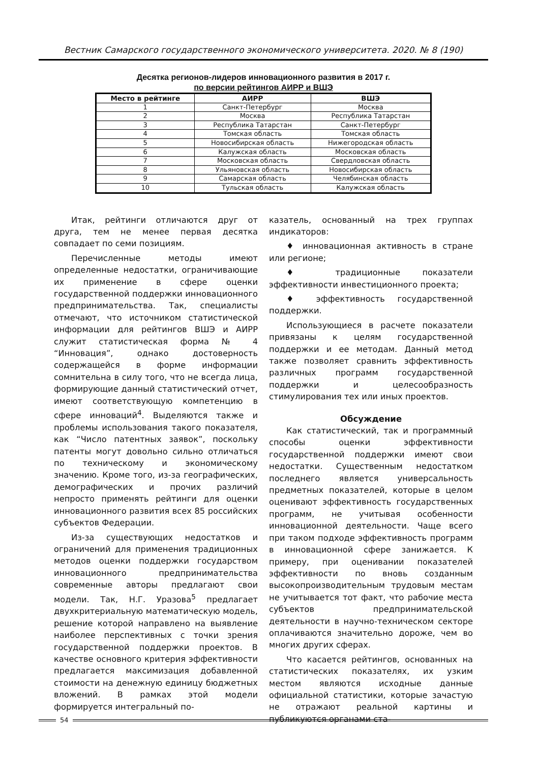Вестник Самарского государственного экономического университета. 2020. № 8 (190)
Десятка регионов-лидеров инновационного развития в 2017 г.
по версии рейтингов АИРР и ВШЭ
| Место в рейтинге | АИРР | ВШЭ |
| --- | --- | --- |
| 1 | Санкт-Петербург | Москва |
| 2 | Москва | Республика Татарстан |
| 3 | Республика Татарстан | Санкт-Петербург |
| 4 | Томская область | Томская область |
| 5 | Новосибирская область | Нижегородская область |
| 6 | Калужская область | Московская область |
| 7 | Московская область | Свердловская область |
| 8 | Ульяновская область | Новосибирская область |
| 9 | Самарская область | Челябинская область |
| 10 | Тульская область | Калужская область |
Итак, рейтинги отличаются друг от друга, тем не менее первая десятка совпадает по семи позициям.
Перечисленные методы имеют определенные недостатки, ограничивающие их применение в сфере оценки государственной поддержки инновационного предпринимательства. Так, специалисты отмечают, что источником статистической информации для рейтингов ВШЭ и АИРР служит статистическая форма № 4 “Инновация”, однако достоверность содержащейся в форме информации сомнительна в силу того, что не всегда лица, формирующие данный статистический отчет, имеют соответствующую компетенцию в сфере инноваций<sup>4</sup>. Выделяются также и проблемы использования такого показателя, как “Число патентных заявок”, поскольку патенты могут довольно сильно отличаться по техническому и экономическому значению. Кроме того, из-за географических, демографических и прочих различий непросто применять рейтинги для оценки инновационного развития всех 85 российских субъектов Федерации.
Из-за существующих недостатков и ограничений для применения традиционных методов оценки поддержки государством инновационного предпринимательства современные авторы предлагают свои модели. Так, Н.Г. Уразова<sup>5</sup> предлагает двухкритериальную математическую модель, решение которой направлено на выявление наиболее перспективных с точки зрения государственной поддержки проектов. В качестве основного критерия эффективности предлагается максимизация добавленной стоимости на денежную единицу бюджетных вложений. В рамках этой модели формируется интегральный по-
казатель, основанный на трех группах индикаторов:
♦ инновационная активность в стране или регионе;
♦ традиционные показатели эффективности инвестиционного проекта;
♦ эффективность государственной поддержки.
Использующиеся в расчете показатели привязаны к целям государственной поддержки и ее методам. Данный метод также позволяет сравнить эффективность различных программ государственной поддержки и целесообразность стимулирования тех или иных проектов.
Обсуждение
Как статистический, так и программный способы оценки эффективности государственной поддержки имеют свои недостатки. Существенным недостатком последнего является универсальность предметных показателей, которые в целом оценивают эффективность государственных программ, не учитывая особенности инновационной деятельности. Чаще всего при таком подходе эффективность программ в инновационной сфере занижается. К примеру, при оценивании показателей эффективности по вновь созданным высокопроизводительным трудовым местам не учитывается тот факт, что рабочие места субъектов предпринимательской деятельности в научно-техническом секторе оплачиваются значительно дороже, чем во многих других сферах.
Что касается рейтингов, основанных на статистических показателях, их узким местом являются исходные данные официальной статистики, которые зачастую не отражают реальной картины и публикуются органами ста-
54